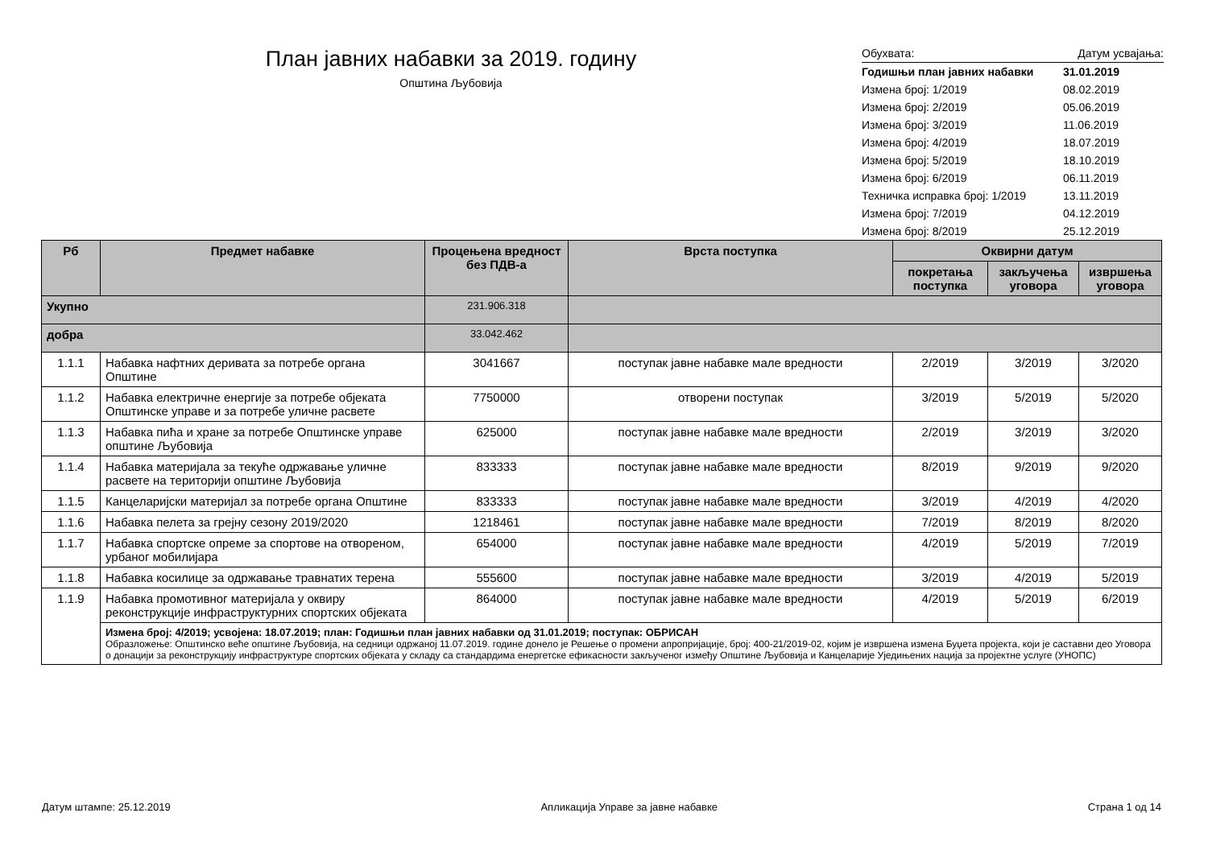План јавних набавки за 2019. годину
Општина Љубовија
| Обухвата: | Датум усвајања: |
| Годишњи план јавних набавки | 31.01.2019 |
| Измена број: 1/2019 | 08.02.2019 |
| Измена број: 2/2019 | 05.06.2019 |
| Измена број: 3/2019 | 11.06.2019 |
| Измена број: 4/2019 | 18.07.2019 |
| Измена број: 5/2019 | 18.10.2019 |
| Измена број: 6/2019 | 06.11.2019 |
| Техничка исправка број: 1/2019 | 13.11.2019 |
| Измена број: 7/2019 | 04.12.2019 |
| Измена број: 8/2019 | 25.12.2019 |
| Рб | Предмет набавке | Процењена вредност без ПДВ-а | Врста поступка | Оквирни датум | | |
| --- | --- | --- | --- | --- | --- | --- |
| | | | | покретања поступка | закључења уговора | извршења уговора |
| Укупно | | 231.906.318 | | | | |
| добра | | 33.042.462 | | | | |
| 1.1.1 | Набавка нафтних деривата за потребе органа Општине | 3041667 | поступак јавне набавке мале вредности | 2/2019 | 3/2019 | 3/2020 |
| 1.1.2 | Набавка електричне енергије за потребе објеката Општинске управе и за потребе уличне расвете | 7750000 | отворени поступак | 3/2019 | 5/2019 | 5/2020 |
| 1.1.3 | Набавка пића и хране за потребе Општинске управе општине Љубовија | 625000 | поступак јавне набавке мале вредности | 2/2019 | 3/2019 | 3/2020 |
| 1.1.4 | Набавка материјала за текуће одржавање уличне расвете на територији општине Љубовија | 833333 | поступак јавне набавке мале вредности | 8/2019 | 9/2019 | 9/2020 |
| 1.1.5 | Канцеларијски материјал за потребе органа Општине | 833333 | поступак јавне набавке мале вредности | 3/2019 | 4/2019 | 4/2020 |
| 1.1.6 | Набавка пелета за грејну сезону 2019/2020 | 1218461 | поступак јавне набавке мале вредности | 7/2019 | 8/2019 | 8/2020 |
| 1.1.7 | Набавка спортске опреме за спортове на отвореном, урбаног мобилијара | 654000 | поступак јавне набавке мале вредности | 4/2019 | 5/2019 | 7/2019 |
| 1.1.8 | Набавка косилице за одржавање травнатих терена | 555600 | поступак јавне набавке мале вредности | 3/2019 | 4/2019 | 5/2019 |
| 1.1.9 | Набавка промотивног материјала у оквиру реконструкције инфраструктурних спортских објеката | 864000 | поступак јавне набавке мале вредности | 4/2019 | 5/2019 | 6/2019 |
| | Измена број: 4/2019; усвојена: 18.07.2019; план: Годишњи план јавних набавки од 31.01.2019; поступак: ОБРИСАН Образложење: Општинско веће општине Љубовија, на седници одржаној 11.07.2019. године донело је Решење о промени апропријације, број: 400-21/2019-02, којим је извршена измена Буџета пројекта, који је саставни део Уговора о донацији за реконструкцију инфраструктуре спортских објеката у складу са стандардима енергетске ефикасности закљученог између Општине Љубовија и Канцеларије Уједињених нација за пројектне услуге (УНОПС) | | | | | |
Датум штампе: 25.12.2019 Апликација Управе за јавне набавке Страна 1 од 14